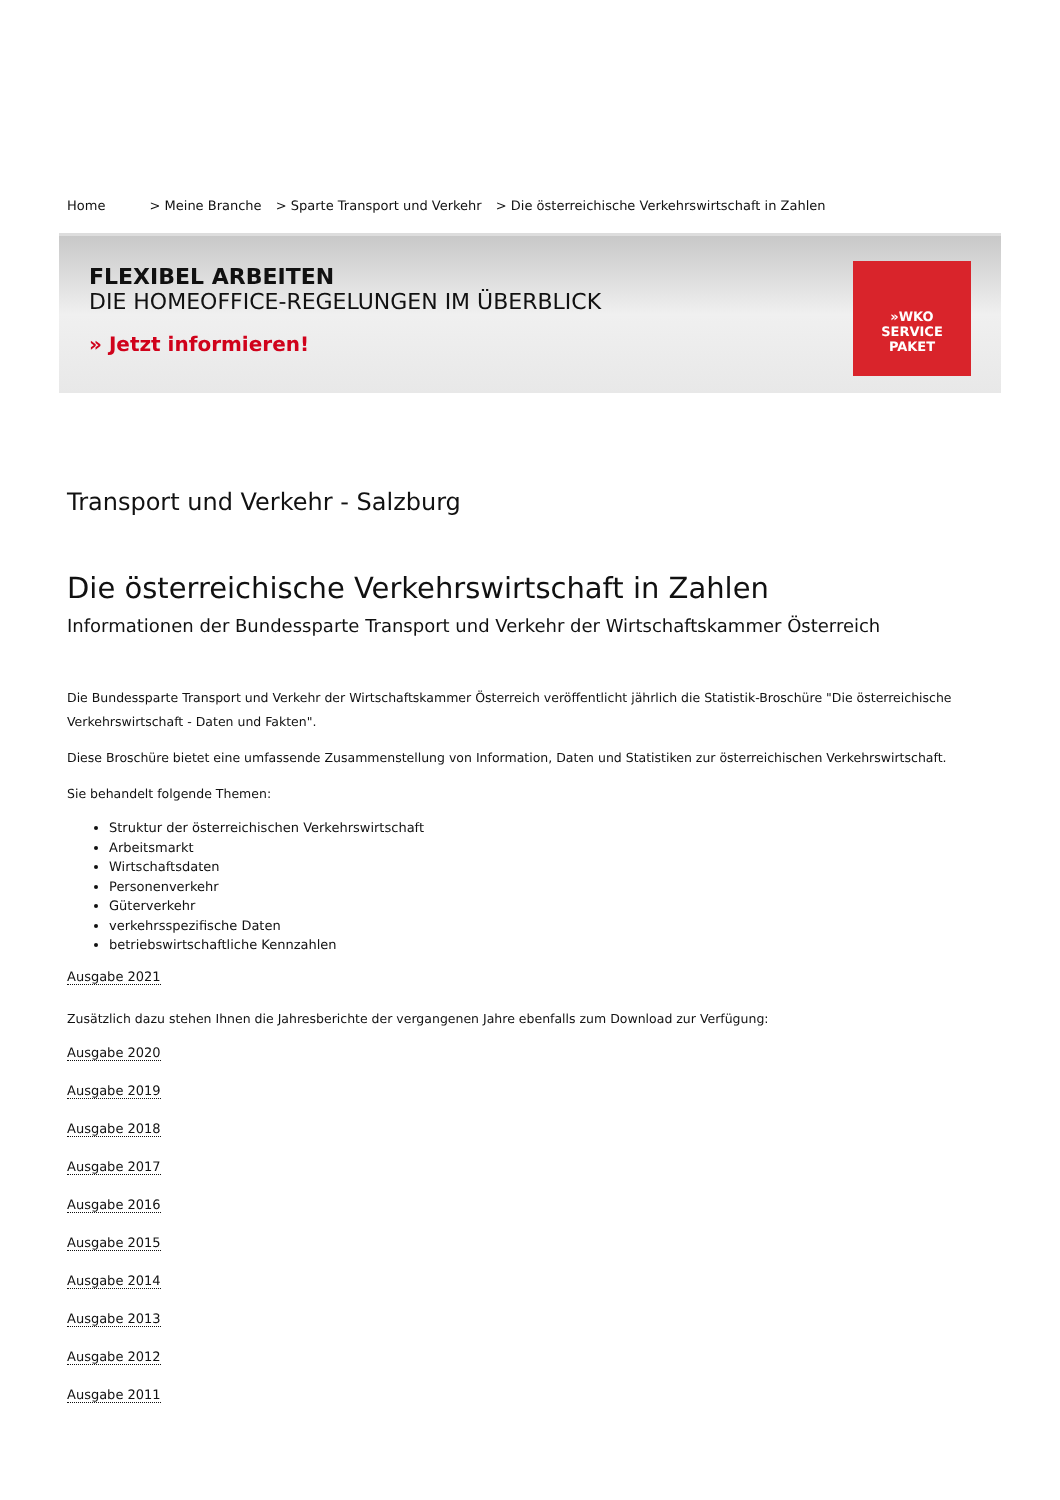Home > Meine Branche > Sparte Transport und Verkehr > Die österreichische Verkehrswirtschaft in Zahlen
FLEXIBEL ARBEITEN
DIE HOMEOFFICE-REGELUNGEN IM ÜBERBLICK
» Jetzt informieren!
»WKO
SERVICE
PAKET
Transport und Verkehr - Salzburg
Die österreichische Verkehrswirtschaft in Zahlen
Informationen der Bundessparte Transport und Verkehr der Wirtschaftskammer Österreich
Die Bundessparte Transport und Verkehr der Wirtschaftskammer Österreich veröffentlicht jährlich die Statistik-Broschüre "Die österreichische Verkehrswirtschaft - Daten und Fakten".
Diese Broschüre bietet eine umfassende Zusammenstellung von Information, Daten und Statistiken zur österreichischen Verkehrswirtschaft.
Sie behandelt folgende Themen:
Struktur der österreichischen Verkehrswirtschaft
Arbeitsmarkt
Wirtschaftsdaten
Personenverkehr
Güterverkehr
verkehrsspezifische Daten
betriebswirtschaftliche Kennzahlen
Ausgabe 2021
Zusätzlich dazu stehen Ihnen die Jahresberichte der vergangenen Jahre ebenfalls zum Download zur Verfügung:
Ausgabe 2020
Ausgabe 2019
Ausgabe 2018
Ausgabe 2017
Ausgabe 2016
Ausgabe 2015
Ausgabe 2014
Ausgabe 2013
Ausgabe 2012
Ausgabe 2011